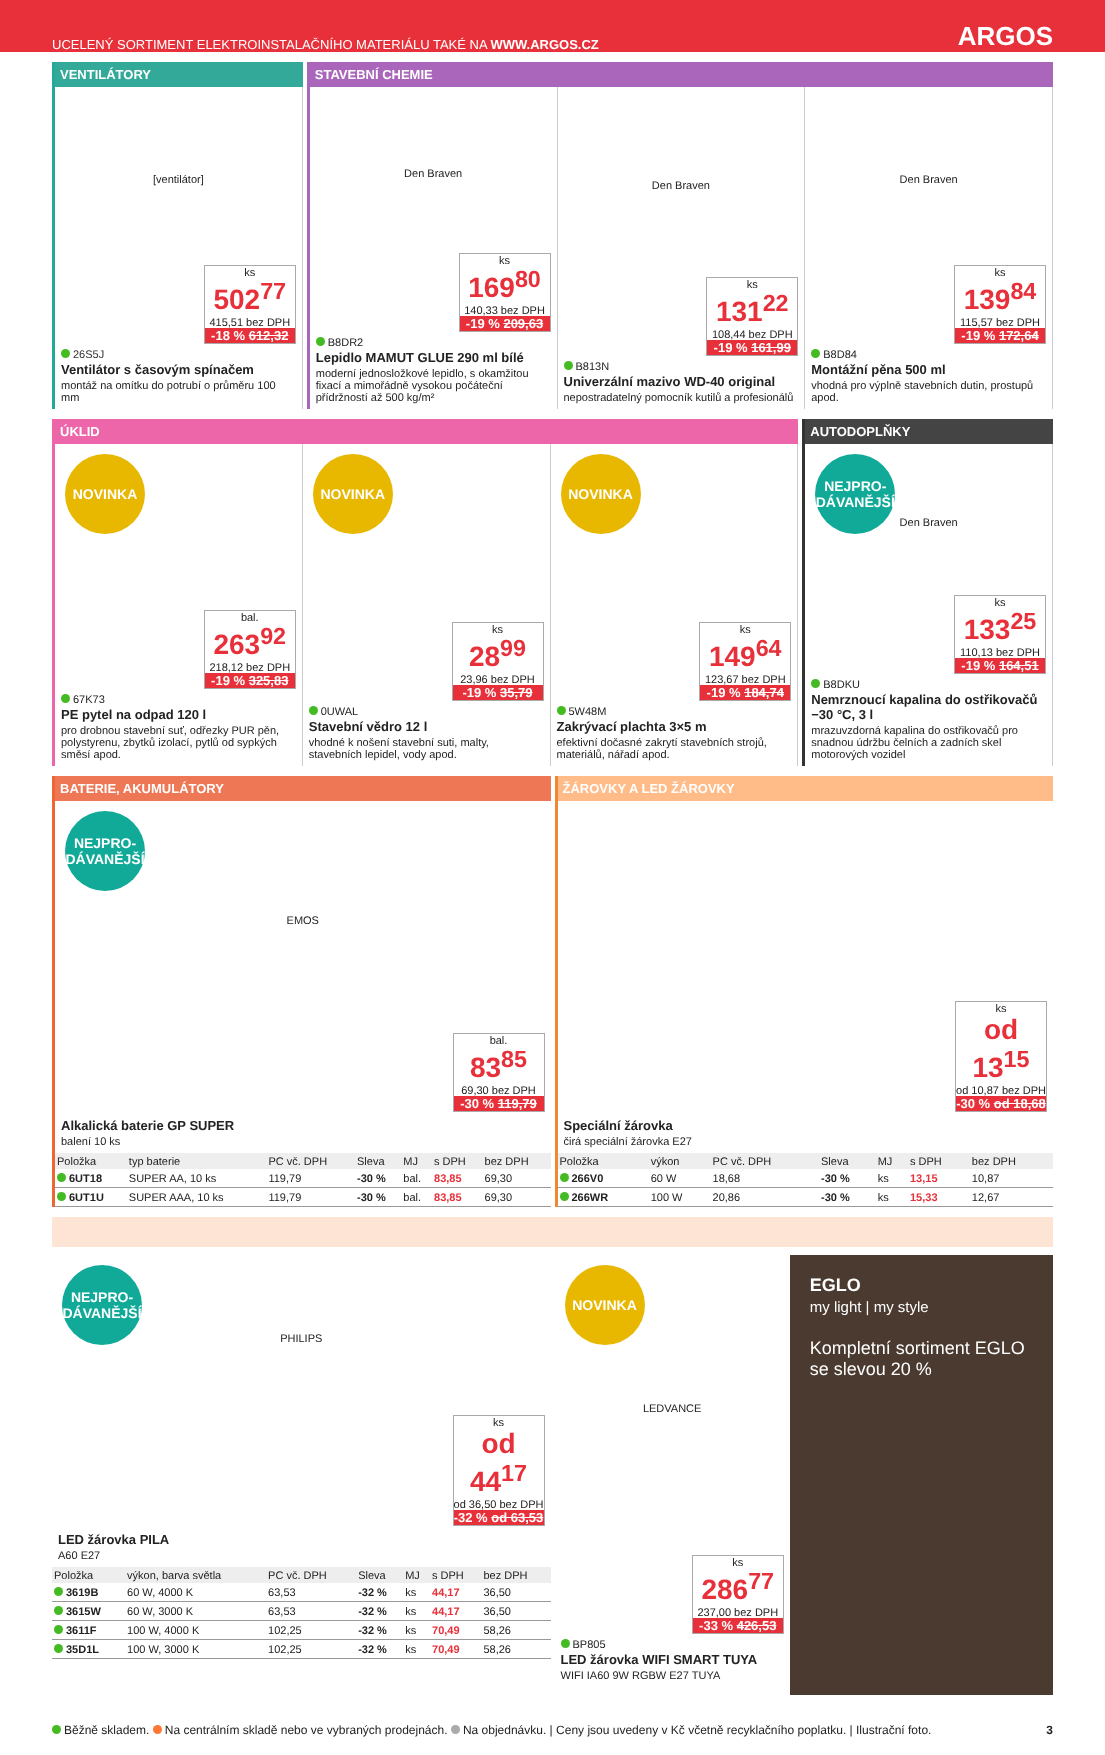UCELENÝ SORTIMENT ELEKTROINSTALAČNÍHO MATERIÁLU TAKÉ NA WWW.ARGOS.CZ ARGOS
VENTILÁTORY
[ventilátor]
ks
502<sup>77</sup>
415,51 bez DPH
-18 % 612,32
26S5J
Ventilátor s časovým spínačem
montáž na omítku do potrubí o průměru 100 mm
STAVEBNÍ CHEMIE
Den Braven
ks
169<sup>80</sup>
140,33 bez DPH
-19 % 209,63
B8DR2
Lepidlo MAMUT GLUE 290 ml bílé
moderní jednosložkové lepidlo, s okamžitou fixací a mimořádně vysokou počáteční přídržností až 500 kg/m²
Den Braven
ks
131<sup>22</sup>
108,44 bez DPH
-19 % 161,99
B813N
Univerzální mazivo WD-40 original
nepostradatelný pomocník kutilů a profesionálů
Den Braven
ks
139<sup>84</sup>
115,57 bez DPH
-19 % 172,64
B8D84
Montážní pěna 500 ml
vhodná pro výplně stavebních dutin, prostupů apod.
ÚKLID
NOVINKA
bal.
263<sup>92</sup>
218,12 bez DPH
-19 % 325,83
67K73
PE pytel na odpad 120 l
pro drobnou stavební suť, odřezky PUR pěn, polystyrenu, zbytků izolací, pytlů od sypkých směsí apod.
NOVINKA
ks
28<sup>99</sup>
23,96 bez DPH
-19 % 35,79
0UWAL
Stavební vědro 12 l
vhodné k nošení stavební suti, malty, stavebních lepidel, vody apod.
NOVINKA
ks
149<sup>64</sup>
123,67 bez DPH
-19 % 184,74
5W48M
Zakrývací plachta 3×5 m
efektivní dočasné zakrytí stavebních strojů, materiálů, nářadí apod.
AUTODOPLŇKY
NEJPRO-
DÁVANĚJŠÍ
Den Braven
ks
133<sup>25</sup>
110,13 bez DPH
-19 % 164,51
B8DKU
Nemrznoucí kapalina do ostřikovačů −30 °C, 3 l
mrazuvzdorná kapalina do ostřikovačů pro snadnou údržbu čelních a zadních skel motorových vozidel
BATERIE, AKUMULÁTORY
NEJPRO-
DÁVANĚJŠÍ
EMOS
bal.
83<sup>85</sup>
69,30 bez DPH
-30 % 119,79
Alkalická baterie GP SUPER
balení 10 ks
| Položka | typ baterie | PC vč. DPH | Sleva | MJ | s DPH | bez DPH |
| --- | --- | --- | --- | --- | --- | --- |
| 6UT18 | SUPER AA, 10 ks | 119,79 | -30 % | bal. | 83,85 | 69,30 |
| 6UT1U | SUPER AAA, 10 ks | 119,79 | -30 % | bal. | 83,85 | 69,30 |
ŽÁROVKY A LED ŽÁROVKY
ks
od 13<sup>15</sup>
od 10,87 bez DPH
-30 % od 18,68
Speciální žárovka
čirá speciální žárovka E27
| Položka | výkon | PC vč. DPH | Sleva | MJ | s DPH | bez DPH |
| --- | --- | --- | --- | --- | --- | --- |
| 266V0 | 60 W | 18,68 | -30 % | ks | 13,15 | 10,87 |
| 266WR | 100 W | 20,86 | -30 % | ks | 15,33 | 12,67 |
NEJPRO-
DÁVANĚJŠÍ
PHILIPS
ks
od 44<sup>17</sup>
od 36,50 bez DPH
-32 % od 63,53
LED žárovka PILA
A60 E27
| Položka | výkon, barva světla | PC vč. DPH | Sleva | MJ | s DPH | bez DPH |
| --- | --- | --- | --- | --- | --- | --- |
| 3619B | 60 W, 4000 K | 63,53 | -32 % | ks | 44,17 | 36,50 |
| 3615W | 60 W, 3000 K | 63,53 | -32 % | ks | 44,17 | 36,50 |
| 3611F | 100 W, 4000 K | 102,25 | -32 % | ks | 70,49 | 58,26 |
| 35D1L | 100 W, 3000 K | 102,25 | -32 % | ks | 70,49 | 58,26 |
NOVINKA
LEDVANCE
ks
286<sup>77</sup>
237,00 bez DPH
-33 % 426,53
BP805
LED žárovka WIFI SMART TUYA
WIFI IA60 9W RGBW E27 TUYA
EGLO
my light | my style
Kompletní sortiment EGLO se slevou 20 %
Běžně skladem. Na centrálním skladě nebo ve vybraných prodejnách. Na objednávku. | Ceny jsou uvedeny v Kč včetně recyklačního poplatku. | Ilustrační foto. 3